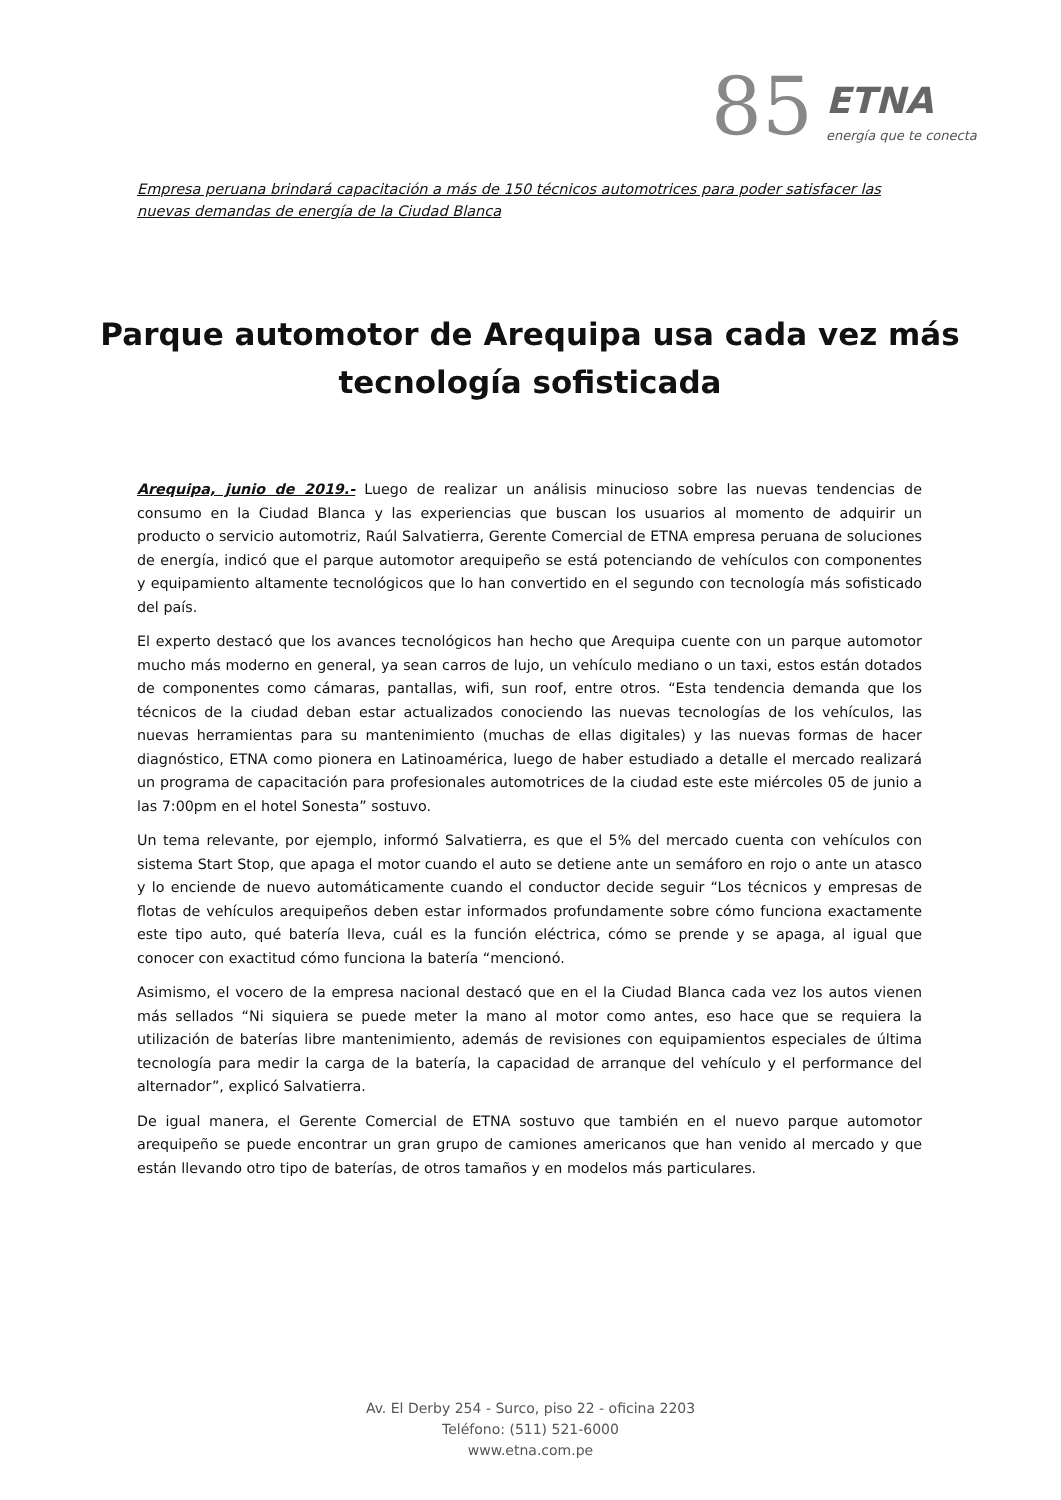85 ETNA
energía que te conecta
Empresa peruana brindará capacitación a más de 150 técnicos automotrices para poder satisfacer las nuevas demandas de energía de la Ciudad Blanca
Parque automotor de Arequipa usa cada vez más tecnología sofisticada
Arequipa, junio de 2019.- Luego de realizar un análisis minucioso sobre las nuevas tendencias de consumo en la Ciudad Blanca y las experiencias que buscan los usuarios al momento de adquirir un producto o servicio automotriz, Raúl Salvatierra, Gerente Comercial de ETNA empresa peruana de soluciones de energía, indicó que el parque automotor arequipeño se está potenciando de vehículos con componentes y equipamiento altamente tecnológicos que lo han convertido en el segundo con tecnología más sofisticado del país.
El experto destacó que los avances tecnológicos han hecho que Arequipa cuente con un parque automotor mucho más moderno en general, ya sean carros de lujo, un vehículo mediano o un taxi, estos están dotados de componentes como cámaras, pantallas, wifi, sun roof, entre otros. “Esta tendencia demanda que los técnicos de la ciudad deban estar actualizados conociendo las nuevas tecnologías de los vehículos, las nuevas herramientas para su mantenimiento (muchas de ellas digitales) y las nuevas formas de hacer diagnóstico, ETNA como pionera en Latinoamérica, luego de haber estudiado a detalle el mercado realizará un programa de capacitación para profesionales automotrices de la ciudad este este miércoles 05 de junio a las 7:00pm en el hotel Sonesta” sostuvo.
Un tema relevante, por ejemplo, informó Salvatierra, es que el 5% del mercado cuenta con vehículos con sistema Start Stop, que apaga el motor cuando el auto se detiene ante un semáforo en rojo o ante un atasco y lo enciende de nuevo automáticamente cuando el conductor decide seguir “Los técnicos y empresas de flotas de vehículos arequipeños deben estar informados profundamente sobre cómo funciona exactamente este tipo auto, qué batería lleva, cuál es la función eléctrica, cómo se prende y se apaga, al igual que conocer con exactitud cómo funciona la batería “mencionó.
Asimismo, el vocero de la empresa nacional destacó que en el la Ciudad Blanca cada vez los autos vienen más sellados “Ni siquiera se puede meter la mano al motor como antes, eso hace que se requiera la utilización de baterías libre mantenimiento, además de revisiones con equipamientos especiales de última tecnología para medir la carga de la batería, la capacidad de arranque del vehículo y el performance del alternador”, explicó Salvatierra.
De igual manera, el Gerente Comercial de ETNA sostuvo que también en el nuevo parque automotor arequipeño se puede encontrar un gran grupo de camiones americanos que han venido al mercado y que están llevando otro tipo de baterías, de otros tamaños y en modelos más particulares.
Av. El Derby 254 - Surco, piso 22 - oficina 2203
Teléfono: (511) 521-6000
www.etna.com.pe